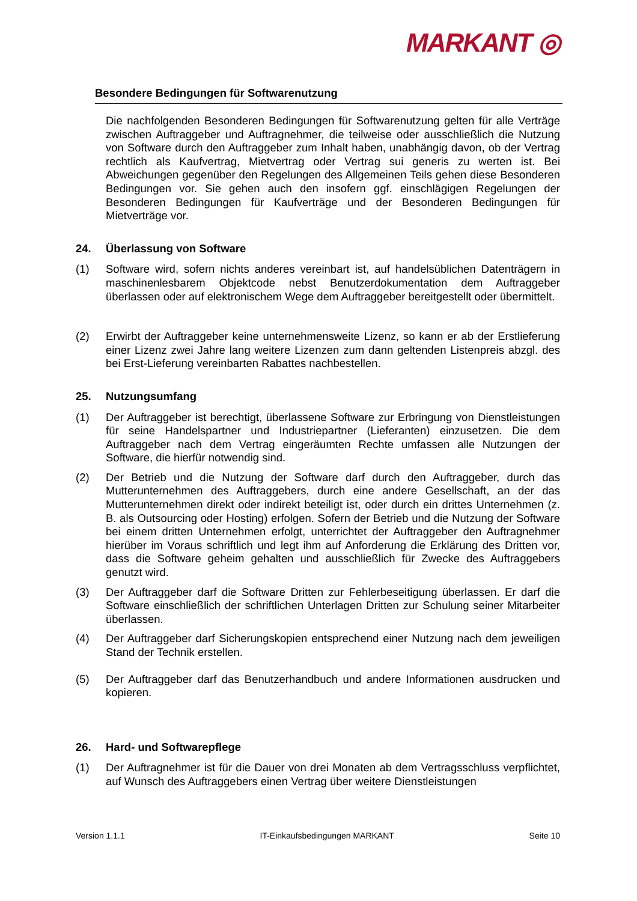MARKANT ◎
Besondere Bedingungen für Softwarenutzung
Die nachfolgenden Besonderen Bedingungen für Softwarenutzung gelten für alle Verträge zwischen Auftraggeber und Auftragnehmer, die teilweise oder ausschließlich die Nutzung von Software durch den Auftraggeber zum Inhalt haben, unabhängig davon, ob der Vertrag rechtlich als Kaufvertrag, Mietvertrag oder Vertrag sui generis zu werten ist. Bei Abweichungen gegenüber den Regelungen des Allgemeinen Teils gehen diese Besonderen Bedingungen vor. Sie gehen auch den insofern ggf. einschlägigen Regelungen der Besonderen Bedingungen für Kaufverträge und der Besonderen Bedingungen für Mietverträge vor.
24. Überlassung von Software
(1) Software wird, sofern nichts anderes vereinbart ist, auf handelsüblichen Datenträgern in maschinenlesbarem Objektcode nebst Benutzerdokumentation dem Auftraggeber überlassen oder auf elektronischem Wege dem Auftraggeber bereitgestellt oder übermittelt.
(2) Erwirbt der Auftraggeber keine unternehmensweite Lizenz, so kann er ab der Erstlieferung einer Lizenz zwei Jahre lang weitere Lizenzen zum dann geltenden Listenpreis abzgl. des bei Erst-Lieferung vereinbarten Rabattes nachbestellen.
25. Nutzungsumfang
(1) Der Auftraggeber ist berechtigt, überlassene Software zur Erbringung von Dienstleistungen für seine Handelspartner und Industriepartner (Lieferanten) einzusetzen. Die dem Auftraggeber nach dem Vertrag eingeräumten Rechte umfassen alle Nutzungen der Software, die hierfür notwendig sind.
(2) Der Betrieb und die Nutzung der Software darf durch den Auftraggeber, durch das Mutterunternehmen des Auftraggebers, durch eine andere Gesellschaft, an der das Mutterunternehmen direkt oder indirekt beteiligt ist, oder durch ein drittes Unternehmen (z. B. als Outsourcing oder Hosting) erfolgen. Sofern der Betrieb und die Nutzung der Software bei einem dritten Unternehmen erfolgt, unterrichtet der Auftraggeber den Auftragnehmer hierüber im Voraus schriftlich und legt ihm auf Anforderung die Erklärung des Dritten vor, dass die Software geheim gehalten und ausschließlich für Zwecke des Auftraggebers genutzt wird.
(3) Der Auftraggeber darf die Software Dritten zur Fehlerbeseitigung überlassen. Er darf die Software einschließlich der schriftlichen Unterlagen Dritten zur Schulung seiner Mitarbeiter überlassen.
(4) Der Auftraggeber darf Sicherungskopien entsprechend einer Nutzung nach dem jeweiligen Stand der Technik erstellen.
(5) Der Auftraggeber darf das Benutzerhandbuch und andere Informationen ausdrucken und kopieren.
26. Hard- und Softwarepflege
(1) Der Auftragnehmer ist für die Dauer von drei Monaten ab dem Vertragsschluss verpflichtet, auf Wunsch des Auftraggebers einen Vertrag über weitere Dienstleistungen
Version 1.1.1 IT-Einkaufsbedingungen MARKANT Seite 10